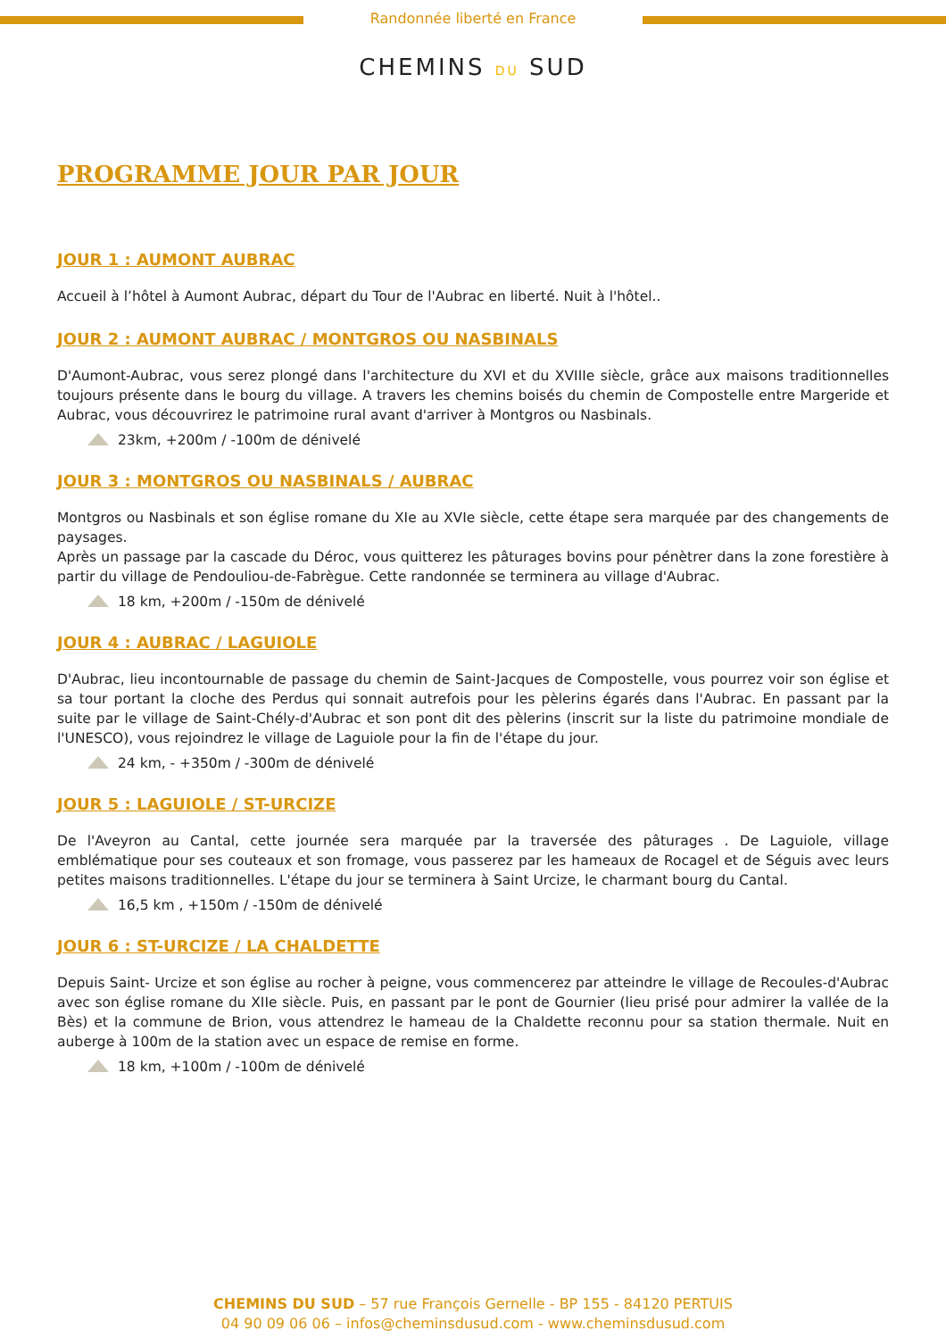Randonnée liberté en France
CHEMINS DU SUD
PROGRAMME JOUR PAR JOUR
JOUR 1 : AUMONT AUBRAC
Accueil à l’hôtel à Aumont Aubrac, départ du Tour de l'Aubrac en liberté. Nuit à l'hôtel..
JOUR 2 : AUMONT AUBRAC / MONTGROS OU NASBINALS
D'Aumont-Aubrac, vous serez plongé dans l'architecture du XVI et du XVIIIe siècle, grâce aux maisons traditionnelles toujours présente dans le bourg du village. A travers les chemins boisés du chemin de Compostelle entre Margeride et Aubrac, vous découvrirez le patrimoine rural avant d'arriver à Montgros ou Nasbinals.
23km, +200m / -100m de dénivelé
JOUR 3 : MONTGROS OU NASBINALS / AUBRAC
Montgros ou Nasbinals et son église romane du XIe au XVIe siècle, cette étape sera marquée par des changements de paysages.
Après un passage par la cascade du Déroc, vous quitterez les pâturages bovins pour pénètrer dans la zone forestière à partir du village de Pendouliou-de-Fabrègue. Cette randonnée se terminera au village d'Aubrac.
18 km, +200m / -150m de dénivelé
JOUR 4 : AUBRAC / LAGUIOLE
D'Aubrac, lieu incontournable de passage du chemin de Saint-Jacques de Compostelle, vous pourrez voir son église et sa tour portant la cloche des Perdus qui sonnait autrefois pour les pèlerins égarés dans l'Aubrac. En passant par la suite par le village de Saint-Chély-d'Aubrac et son pont dit des pèlerins (inscrit sur la liste du patrimoine mondiale de l'UNESCO), vous rejoindrez le village de Laguiole pour la fin de l'étape du jour.
24 km, - +350m / -300m de dénivelé
JOUR 5 : LAGUIOLE / ST-URCIZE
De l'Aveyron au Cantal, cette journée sera marquée par la traversée des pâturages . De Laguiole, village emblématique pour ses couteaux et son fromage, vous passerez par les hameaux de Rocagel et de Séguis avec leurs petites maisons traditionnelles. L'étape du jour se terminera à Saint Urcize, le charmant bourg du Cantal.
16,5 km , +150m / -150m de dénivelé
JOUR 6 : ST-URCIZE / LA CHALDETTE
Depuis Saint- Urcize et son église au rocher à peigne, vous commencerez par atteindre le village de Recoules-d'Aubrac avec son église romane du XIIe siècle. Puis, en passant par le pont de Gournier (lieu prisé pour admirer la vallée de la Bès) et la commune de Brion, vous attendrez le hameau de la Chaldette reconnu pour sa station thermale. Nuit en auberge à 100m de la station avec un espace de remise en forme.
18 km, +100m / -100m de dénivelé
CHEMINS DU SUD – 57 rue François Gernelle - BP 155 - 84120 PERTUIS
04 90 09 06 06 – infos@cheminsdusud.com - www.cheminsdusud.com